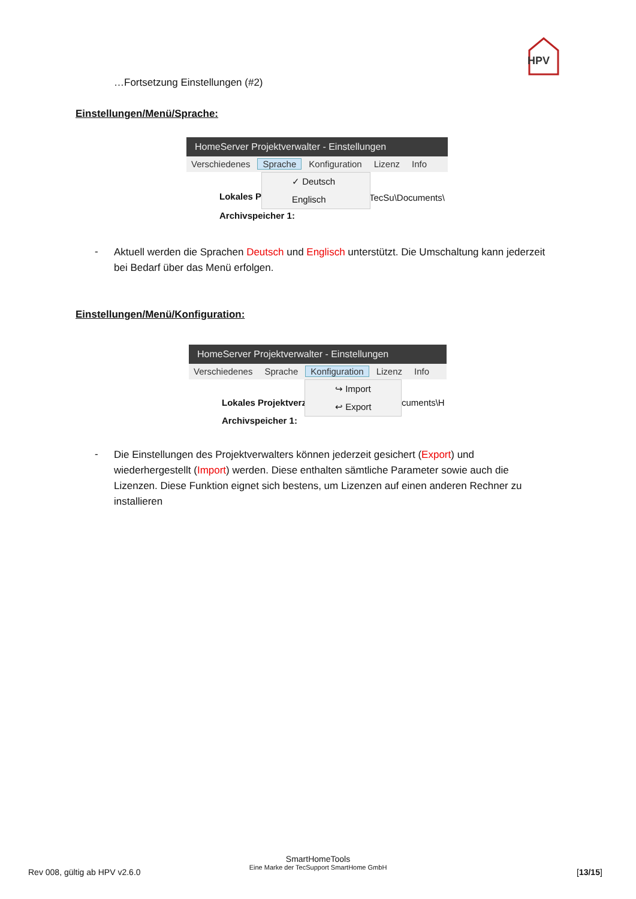HPV
…Fortsetzung Einstellungen (#2)
Einstellungen/Menü/Sprache:
HomeServer Projektverwalter - Einstellungen
Verschiedenes Sprache Konfiguration Lizenz Info
Lokales P
Archivspeicher 1:
TecSu\Documents\
✓ Deutsch
Englisch
-
Aktuell werden die Sprachen Deutsch und Englisch unterstützt. Die Umschaltung kann jederzeit bei Bedarf über das Menü erfolgen.
Einstellungen/Menü/Konfiguration:
HomeServer Projektverwalter - Einstellungen
Verschiedenes Sprache Konfiguration Lizenz Info
Lokales Projektverz
Archivspeicher 1:
cuments\H
↪ Import
↩ Export
-
Die Einstellungen des Projektverwalters können jederzeit gesichert (Export) und wiederhergestellt (Import) werden. Diese enthalten sämtliche Parameter sowie auch die Lizenzen. Diese Funktion eignet sich bestens, um Lizenzen auf einen anderen Rechner zu installieren
Rev 008, gültig ab HPV v2.6.0
SmartHomeTools
Eine Marke der TecSupport SmartHome GmbH
[13/15]